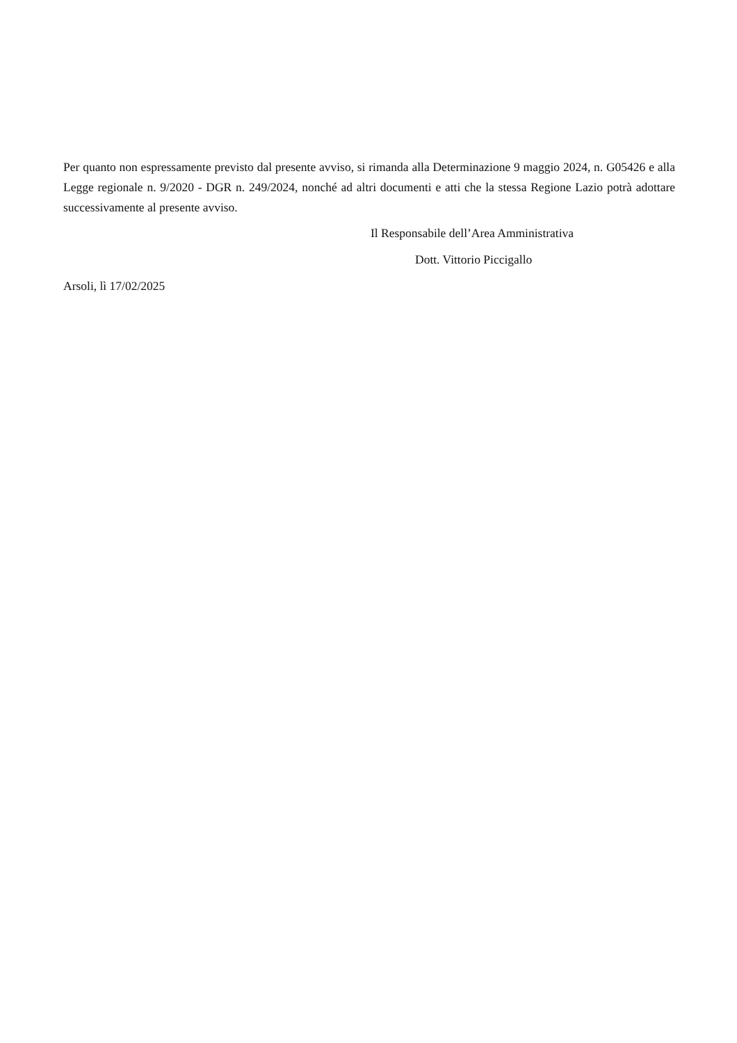Per quanto non espressamente previsto dal presente avviso, si rimanda alla Determinazione 9 maggio 2024, n. G05426 e alla Legge regionale n. 9/2020 - DGR n. 249/2024, nonché ad altri documenti e atti che la stessa Regione Lazio potrà adottare successivamente al presente avviso.
Il Responsabile dell’Area Amministrativa
Dott. Vittorio Piccigallo
Arsoli, lì 17/02/2025